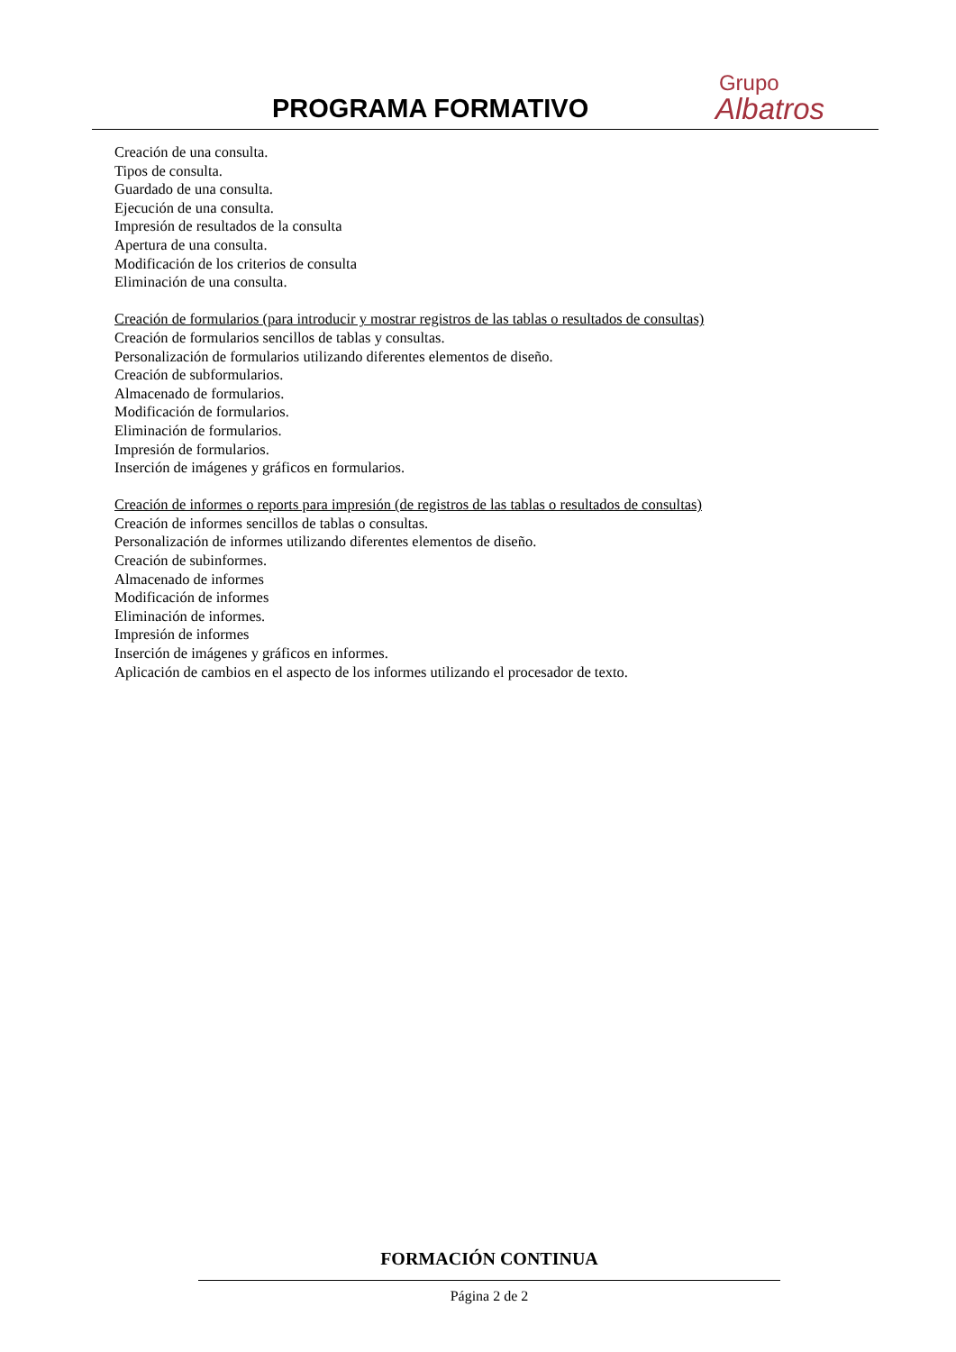PROGRAMA FORMATIVO
Grupo
Albatros
Creación de una consulta.
Tipos de consulta.
Guardado de una consulta.
Ejecución de una consulta.
Impresión de resultados de la consulta
Apertura de una consulta.
Modificación de los criterios de consulta
Eliminación de una consulta.
Creación de formularios (para introducir y mostrar registros de las tablas o resultados de consultas)
Creación de formularios sencillos de tablas y consultas.
Personalización de formularios utilizando diferentes elementos de diseño.
Creación de subformularios.
Almacenado de formularios.
Modificación de formularios.
Eliminación de formularios.
Impresión de formularios.
Inserción de imágenes y gráficos en formularios.
Creación de informes o reports para impresión (de registros de las tablas o resultados de consultas)
Creación de informes sencillos de tablas o consultas.
Personalización de informes utilizando diferentes elementos de diseño.
Creación de subinformes.
Almacenado de informes
Modificación de informes
Eliminación de informes.
Impresión de informes
Inserción de imágenes y gráficos en informes.
Aplicación de cambios en el aspecto de los informes utilizando el procesador de texto.
FORMACIÓN CONTINUA
Página 2 de 2